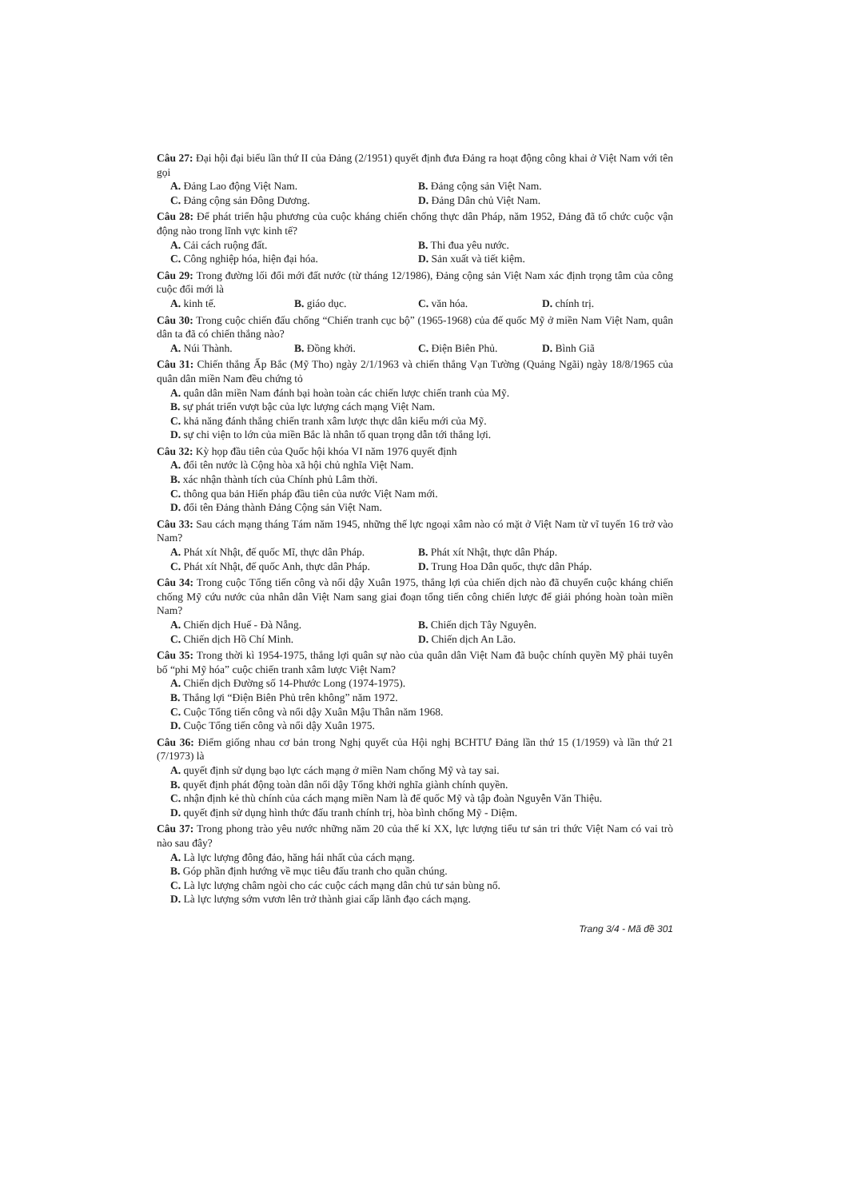Câu 27: Đại hội đại biểu lần thứ II của Đảng (2/1951) quyết định đưa Đảng ra hoạt động công khai ở Việt Nam với tên gọi
A. Đảng Lao động Việt Nam. B. Đảng cộng sản Việt Nam.
C. Đảng cộng sản Đông Dương. D. Đảng Dân chủ Việt Nam.
Câu 28: Để phát triển hậu phương của cuộc kháng chiến chống thực dân Pháp, năm 1952, Đảng đã tổ chức cuộc vận động nào trong lĩnh vực kinh tế?
A. Cải cách ruộng đất. B. Thi đua yêu nước.
C. Công nghiệp hóa, hiện đại hóa. D. Sản xuất và tiết kiệm.
Câu 29: Trong đường lối đổi mới đất nước (từ tháng 12/1986), Đảng cộng sản Việt Nam xác định trọng tâm của công cuộc đổi mới là
A. kinh tế. B. giáo dục. C. văn hóa. D. chính trị.
Câu 30: Trong cuộc chiến đấu chống “Chiến tranh cục bộ” (1965-1968) của đế quốc Mỹ ở miền Nam Việt Nam, quân dân ta đã có chiến thắng nào?
A. Núi Thành. B. Đồng khởi. C. Điện Biên Phủ. D. Bình Giã
Câu 31: Chiến thắng Ấp Bắc (Mỹ Tho) ngày 2/1/1963 và chiến thắng Vạn Tường (Quảng Ngãi) ngày 18/8/1965 của quân dân miền Nam đều chứng tỏ
A. quân dân miền Nam đánh bại hoàn toàn các chiến lược chiến tranh của Mỹ.
B. sự phát triển vượt bậc của lực lượng cách mạng Việt Nam.
C. khả năng đánh thắng chiến tranh xâm lược thực dân kiểu mới của Mỹ.
D. sự chi viện to lớn của miền Bắc là nhân tố quan trọng dẫn tới thắng lợi.
Câu 32: Kỳ họp đầu tiên của Quốc hội khóa VI năm 1976 quyết định
A. đổi tên nước là Cộng hòa xã hội chủ nghĩa Việt Nam.
B. xác nhận thành tích của Chính phủ Lâm thời.
C. thông qua bản Hiến pháp đầu tiên của nước Việt Nam mới.
D. đổi tên Đảng thành Đảng Cộng sản Việt Nam.
Câu 33: Sau cách mạng tháng Tám năm 1945, những thế lực ngoại xâm nào có mặt ở Việt Nam từ vĩ tuyến 16 trở vào Nam?
A. Phát xít Nhật, đế quốc Mĩ, thực dân Pháp. B. Phát xít Nhật, thực dân Pháp.
C. Phát xít Nhật, đế quốc Anh, thực dân Pháp. D. Trung Hoa Dân quốc, thực dân Pháp.
Câu 34: Trong cuộc Tổng tiến công và nổi dậy Xuân 1975, thắng lợi của chiến dịch nào đã chuyển cuộc kháng chiến chống Mỹ cứu nước của nhân dân Việt Nam sang giai đoạn tổng tiến công chiến lược để giải phóng hoàn toàn miền Nam?
A. Chiến dịch Huế - Đà Nẵng. B. Chiến dịch Tây Nguyên.
C. Chiến dịch Hồ Chí Minh. D. Chiến dịch An Lão.
Câu 35: Trong thời kì 1954-1975, thắng lợi quân sự nào của quân dân Việt Nam đã buộc chính quyền Mỹ phải tuyên bố “phi Mỹ hóa” cuộc chiến tranh xâm lược Việt Nam?
A. Chiến dịch Đường số 14-Phước Long (1974-1975).
B. Thắng lợi “Điện Biên Phủ trên không” năm 1972.
C. Cuộc Tổng tiến công và nổi dậy Xuân Mậu Thân năm 1968.
D. Cuộc Tổng tiến công và nổi dậy Xuân 1975.
Câu 36: Điểm giống nhau cơ bản trong Nghị quyết của Hội nghị BCHTƯ Đảng lần thứ 15 (1/1959) và lần thứ 21 (7/1973) là
A. quyết định sử dụng bạo lực cách mạng ở miền Nam chống Mỹ và tay sai.
B. quyết định phát động toàn dân nổi dậy Tổng khởi nghĩa giành chính quyền.
C. nhận định kẻ thù chính của cách mạng miền Nam là đế quốc Mỹ và tập đoàn Nguyễn Văn Thiệu.
D. quyết định sử dụng hình thức đấu tranh chính trị, hòa bình chống Mỹ - Diệm.
Câu 37: Trong phong trào yêu nước những năm 20 của thế kỉ XX, lực lượng tiểu tư sản tri thức Việt Nam có vai trò nào sau đây?
A. Là lực lượng đông đảo, hăng hái nhất của cách mạng.
B. Góp phần định hướng về mục tiêu đấu tranh cho quần chúng.
C. Là lực lượng châm ngòi cho các cuộc cách mạng dân chủ tư sản bùng nổ.
D. Là lực lượng sớm vươn lên trở thành giai cấp lãnh đạo cách mạng.
Trang 3/4 - Mã đề 301